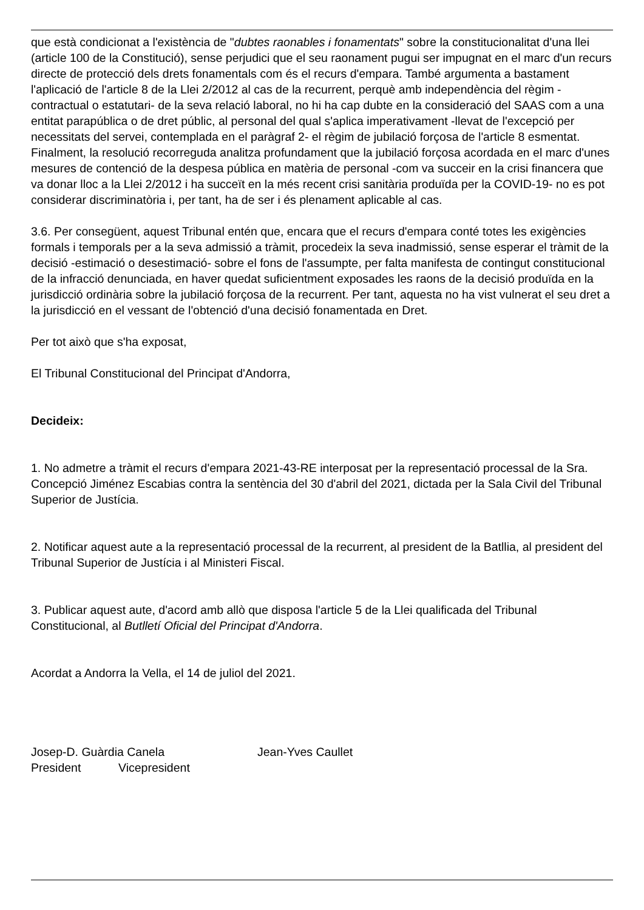que està condicionat a l'existència de "dubtes raonables i fonamentats" sobre la constitucionalitat d'una llei (article 100 de la Constitució), sense perjudici que el seu raonament pugui ser impugnat en el marc d'un recurs directe de protecció dels drets fonamentals com és el recurs d'empara. També argumenta a bastament l'aplicació de l'article 8 de la Llei 2/2012 al cas de la recurrent, perquè amb independència del règim -contractual o estatutari- de la seva relació laboral, no hi ha cap dubte en la consideració del SAAS com a una entitat parapública o de dret públic, al personal del qual s'aplica imperativament -llevat de l'excepció per necessitats del servei, contemplada en el paràgraf 2- el règim de jubilació forçosa de l'article 8 esmentat. Finalment, la resolució recorreguda analitza profundament que la jubilació forçosa acordada en el marc d'unes mesures de contenció de la despesa pública en matèria de personal -com va succeir en la crisi financera que va donar lloc a la Llei 2/2012 i ha succeït en la més recent crisi sanitària produïda per la COVID-19- no es pot considerar discriminatòria i, per tant, ha de ser i és plenament aplicable al cas.
3.6. Per consegüent, aquest Tribunal entén que, encara que el recurs d'empara conté totes les exigències formals i temporals per a la seva admissió a tràmit, procedeix la seva inadmissió, sense esperar el tràmit de la decisió -estimació o desestimació- sobre el fons de l'assumpte, per falta manifesta de contingut constitucional de la infracció denunciada, en haver quedat suficientment exposades les raons de la decisió produïda en la jurisdicció ordinària sobre la jubilació forçosa de la recurrent. Per tant, aquesta no ha vist vulnerat el seu dret a la jurisdicció en el vessant de l'obtenció d'una decisió fonamentada en Dret.
Per tot això que s'ha exposat,
El Tribunal Constitucional del Principat d'Andorra,
Decideix:
1. No admetre a tràmit el recurs d'empara 2021-43-RE interposat per la representació processal de la Sra. Concepció Jiménez Escabias contra la sentència del 30 d'abril del 2021, dictada per la Sala Civil del Tribunal Superior de Justícia.
2. Notificar aquest aute a la representació processal de la recurrent, al president de la Batllia, al president del Tribunal Superior de Justícia i al Ministeri Fiscal.
3. Publicar aquest aute, d'acord amb allò que disposa l'article 5 de la Llei qualificada del Tribunal Constitucional, al Butlletí Oficial del Principat d'Andorra.
Acordat a Andorra la Vella, el 14 de juliol del 2021.
Josep-D. Guàrdia Canela Jean-Yves Caullet
President Vicepresident